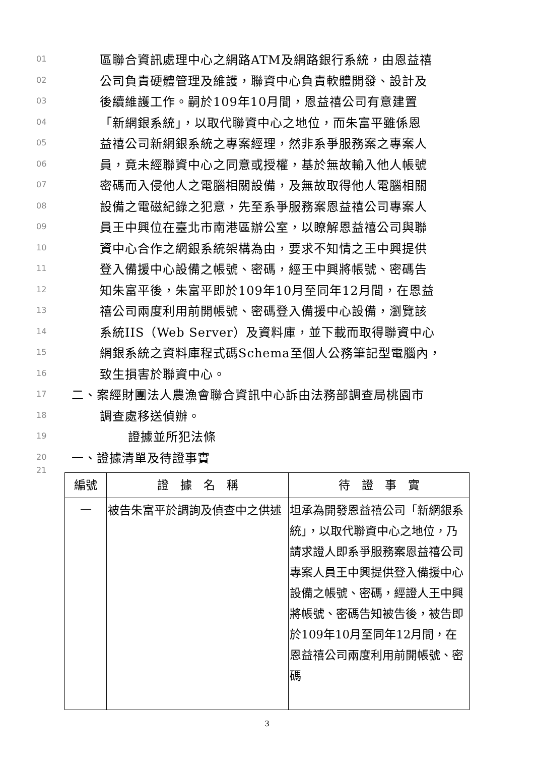01 區聯合資訊處理中心之網路ATM及網路銀行系統，由恩益禧
02 公司負責硬體管理及維護，聯資中心負責軟體開發、設計及
03 後續維護工作。嗣於109年10月間，恩益禧公司有意建置
04 「新網銀系統」，以取代聯資中心之地位，而朱富平雖係恩
05 益禧公司新網銀系統之專案經理，然非系爭服務案之專案人
06 員，竟未經聯資中心之同意或授權，基於無故輸入他人帳號
07 密碼而入侵他人之電腦相關設備，及無故取得他人電腦相關
08 設備之電磁紀錄之犯意，先至系爭服務案恩益禧公司專案人
09 員王中興位在臺北市南港區辦公室，以瞭解恩益禧公司與聯
10 資中心合作之網銀系統架構為由，要求不知情之王中興提供
11 登入備援中心設備之帳號、密碼，經王中興將帳號、密碼告
12 知朱富平後，朱富平即於109年10月至同年12月間，在恩益
13 禧公司兩度利用前開帳號、密碼登入備援中心設備，瀏覽該
14 系統IIS（Web Server）及資料庫，並下載而取得聯資中心
15 網銀系統之資料庫程式碼Schema至個人公務筆記型電腦內，
16 致生損害於聯資中心。
17 二、案經財團法人農漁會聯合資訊中心訴由法務部調查局桃園市
18 調查處移送偵辦。
19 證據並所犯法條
20 一、證據清單及待證事實
21
| 編號 | 證 據 名 稱 | 待 證 事 實 |
| --- | --- | --- |
| 一 | 被告朱富平於調詢及偵查中之供述 | 坦承為開發恩益禧公司「新網銀系統」，以取代聯資中心之地位，乃請求證人即系爭服務案恩益禧公司專案人員王中興提供登入備援中心設備之帳號、密碼，經證人王中興將帳號、密碼告知被告後，被告即於109年10月至同年12月間，在恩益禧公司兩度利用前開帳號、密碼 |
3